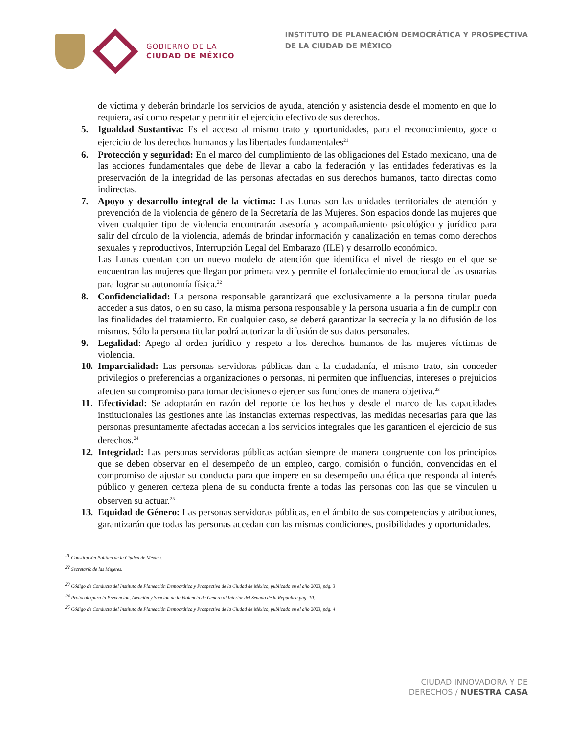GOBIERNO DE LA
CIUDAD DE MÉXICO
INSTITUTO DE PLANEACIÓN DEMOCRÁTICA Y PROSPECTIVA
DE LA CIUDAD DE MÉXICO
de víctima y deberán brindarle los servicios de ayuda, atención y asistencia desde el momento en que lo requiera, así como respetar y permitir el ejercicio efectivo de sus derechos.
5. Igualdad Sustantiva: Es el acceso al mismo trato y oportunidades, para el reconocimiento, goce o ejercicio de los derechos humanos y las libertades fundamentales<sup>21</sup>
6. Protección y seguridad: En el marco del cumplimiento de las obligaciones del Estado mexicano, una de las acciones fundamentales que debe de llevar a cabo la federación y las entidades federativas es la preservación de la integridad de las personas afectadas en sus derechos humanos, tanto directas como indirectas.
7. Apoyo y desarrollo integral de la víctima: Las Lunas son las unidades territoriales de atención y prevención de la violencia de género de la Secretaría de las Mujeres. Son espacios donde las mujeres que viven cualquier tipo de violencia encontrarán asesoría y acompañamiento psicológico y jurídico para salir del círculo de la violencia, además de brindar información y canalización en temas como derechos sexuales y reproductivos, Interrupción Legal del Embarazo (ILE) y desarrollo económico.
Las Lunas cuentan con un nuevo modelo de atención que identifica el nivel de riesgo en el que se encuentran las mujeres que llegan por primera vez y permite el fortalecimiento emocional de las usuarias para lograr su autonomía física.<sup>22</sup>
8. Confidencialidad: La persona responsable garantizará que exclusivamente a la persona titular pueda acceder a sus datos, o en su caso, la misma persona responsable y la persona usuaria a fin de cumplir con las finalidades del tratamiento. En cualquier caso, se deberá garantizar la secrecía y la no difusión de los mismos. Sólo la persona titular podrá autorizar la difusión de sus datos personales.
9. Legalidad: Apego al orden jurídico y respeto a los derechos humanos de las mujeres víctimas de violencia.
10.
Imparcialidad: Las personas servidoras públicas dan a la ciudadanía, el mismo trato, sin conceder privilegios o preferencias a organizaciones o personas, ni permiten que influencias, intereses o prejuicios afecten su compromiso para tomar decisiones o ejercer sus funciones de manera objetiva.<sup>23</sup>
11.
Efectividad: Se adoptarán en razón del reporte de los hechos y desde el marco de las capacidades institucionales las gestiones ante las instancias externas respectivas, las medidas necesarias para que las personas presuntamente afectadas accedan a los servicios integrales que les garanticen el ejercicio de sus derechos.<sup>24</sup>
12.
Integridad: Las personas servidoras públicas actúan siempre de manera congruente con los principios que se deben observar en el desempeño de un empleo, cargo, comisión o función, convencidas en el compromiso de ajustar su conducta para que impere en su desempeño una ética que responda al interés público y generen certeza plena de su conducta frente a todas las personas con las que se vinculen u observen su actuar.<sup>25</sup>
13.
Equidad de Género: Las personas servidoras públicas, en el ámbito de sus competencias y atribuciones, garantizarán que todas las personas accedan con las mismas condiciones, posibilidades y oportunidades.
<sup>21</sup> Constitución Política de la Ciudad de México.
<sup>22</sup> Secretaría de las Mujeres.
<sup>23</sup> Código de Conducta del Instituto de Planeación Democrática y Prospectiva de la Ciudad de México, publicado en el año 2023, pág. 3
<sup>24</sup> Protocolo para la Prevención, Atención y Sanción de la Violencia de Género al Interior del Senado de la República pág. 10.
<sup>25</sup> Código de Conducta del Instituto de Planeación Democrática y Prospectiva de la Ciudad de México, publicado en el año 2023, pág. 4
CIUDAD INNOVADORA Y DE
DERECHOS / NUESTRA CASA